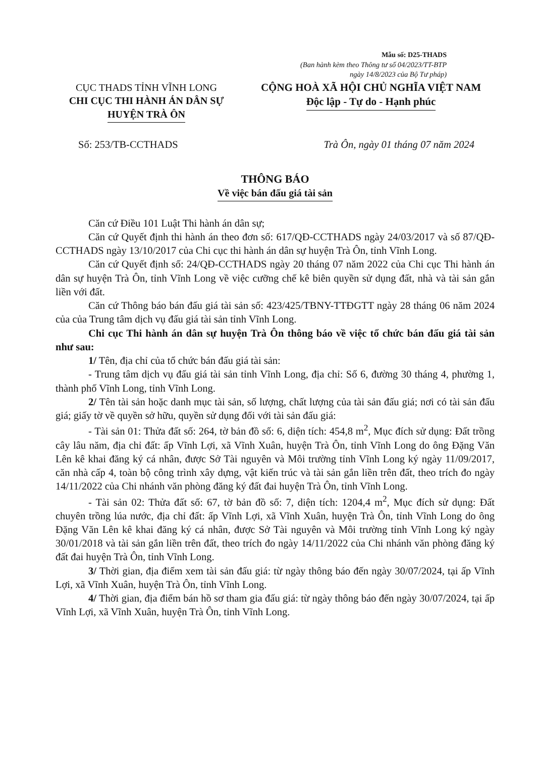Mẫu số: D25-THADS
(Ban hành kèm theo Thông tư số 04/2023/TT-BTP
ngày 14/8/2023 của Bộ Tư pháp)
CỤC THADS TỈNH VĨNH LONG
CHI CỤC THI HÀNH ÁN DÂN SỰ
HUYỆN TRÀ ÔN
CỘNG HOÀ XÃ HỘI CHỦ NGHĨA VIỆT NAM
Độc lập - Tự do - Hạnh phúc
Số: 253/TB-CCTHADS Trà Ôn, ngày 01 tháng 07 năm 2024
THÔNG BÁO
Về việc bán đấu giá tài sản
Căn cứ Điều 101 Luật Thi hành án dân sự;
Căn cứ Quyết định thi hành án theo đơn số: 617/QĐ-CCTHADS ngày 24/03/2017 và số 87/QĐ-CCTHADS ngày 13/10/2017 của Chi cục thi hành án dân sự huyện Trà Ôn, tỉnh Vĩnh Long.
Căn cứ Quyết định số: 24/QĐ-CCTHADS ngày 20 tháng 07 năm 2022 của Chi cục Thi hành án dân sự huyện Trà Ôn, tỉnh Vĩnh Long về việc cưỡng chế kê biên quyền sử dụng đất, nhà và tài sản gắn liền với đất.
Căn cứ Thông báo bán đấu giá tài sản số: 423/425/TBNY-TTĐGTT ngày 28 tháng 06 năm 2024 của của Trung tâm dịch vụ đấu giá tài sản tỉnh Vĩnh Long.
Chi cục Thi hành án dân sự huyện Trà Ôn thông báo về việc tổ chức bán đấu giá tài sản như sau:
1/ Tên, địa chỉ của tổ chức bán đấu giá tài sản:
- Trung tâm dịch vụ đấu giá tài sản tỉnh Vĩnh Long, địa chỉ: Số 6, đường 30 tháng 4, phường 1, thành phố Vĩnh Long, tỉnh Vĩnh Long.
2/ Tên tài sản hoặc danh mục tài sản, số lượng, chất lượng của tài sản đấu giá; nơi có tài sản đấu giá; giấy tờ về quyền sở hữu, quyền sử dụng đối với tài sản đấu giá:
- Tài sản 01: Thửa đất số: 264, tờ bản đồ số: 6, diện tích: 454,8 m<sup>2</sup>, Mục đích sử dụng: Đất trồng cây lâu năm, địa chỉ đất: ấp Vĩnh Lợi, xã Vĩnh Xuân, huyện Trà Ôn, tỉnh Vĩnh Long do ông Đặng Văn Lên kê khai đăng ký cá nhân, được Sở Tài nguyên và Môi trường tỉnh Vĩnh Long ký ngày 11/09/2017, căn nhà cấp 4, toàn bộ công trình xây dựng, vật kiến trúc và tài sản gắn liền trên đất, theo trích đo ngày 14/11/2022 của Chi nhánh văn phòng đăng ký đất đai huyện Trà Ôn, tỉnh Vĩnh Long.
- Tài sản 02: Thửa đất số: 67, tờ bản đồ số: 7, diện tích: 1204,4 m<sup>2</sup>, Mục đích sử dụng: Đất chuyên trồng lúa nước, địa chỉ đất: ấp Vĩnh Lợi, xã Vĩnh Xuân, huyện Trà Ôn, tỉnh Vĩnh Long do ông Đặng Văn Lên kê khai đăng ký cá nhân, được Sở Tài nguyên và Môi trường tỉnh Vĩnh Long ký ngày 30/01/2018 và tài sản gắn liền trên đất, theo trích đo ngày 14/11/2022 của Chi nhánh văn phòng đăng ký đất đai huyện Trà Ôn, tỉnh Vĩnh Long.
3/ Thời gian, địa điểm xem tài sản đấu giá: từ ngày thông báo đến ngày 30/07/2024, tại ấp Vĩnh Lợi, xã Vĩnh Xuân, huyện Trà Ôn, tỉnh Vĩnh Long.
4/ Thời gian, địa điểm bán hồ sơ tham gia đấu giá: từ ngày thông báo đến ngày 30/07/2024, tại ấp Vĩnh Lợi, xã Vĩnh Xuân, huyện Trà Ôn, tỉnh Vĩnh Long.